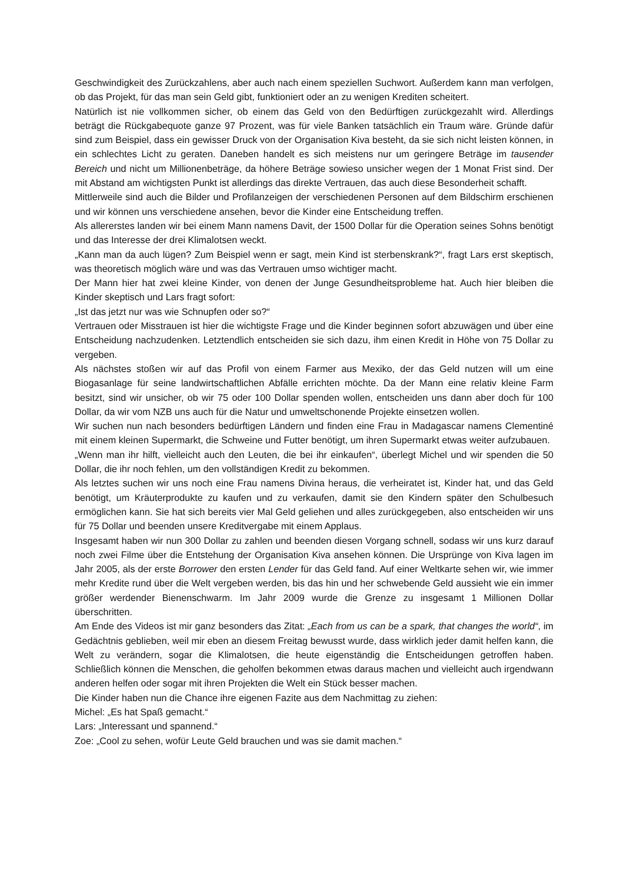Geschwindigkeit des Zurückzahlens, aber auch nach einem speziellen Suchwort. Außerdem kann man verfolgen, ob das Projekt, für das man sein Geld gibt, funktioniert oder an zu wenigen Krediten scheitert.
Natürlich ist nie vollkommen sicher, ob einem das Geld von den Bedürftigen zurückgezahlt wird. Allerdings beträgt die Rückgabequote ganze 97 Prozent, was für viele Banken tatsächlich ein Traum wäre. Gründe dafür sind zum Beispiel, dass ein gewisser Druck von der Organisation Kiva besteht, da sie sich nicht leisten können, in ein schlechtes Licht zu geraten. Daneben handelt es sich meistens nur um geringere Beträge im tausender Bereich und nicht um Millionenbeträge, da höhere Beträge sowieso unsicher wegen der 1 Monat Frist sind. Der mit Abstand am wichtigsten Punkt ist allerdings das direkte Vertrauen, das auch diese Besonderheit schafft.
Mittlerweile sind auch die Bilder und Profilanzeigen der verschiedenen Personen auf dem Bildschirm erschienen und wir können uns verschiedene ansehen, bevor die Kinder eine Entscheidung treffen.
Als allererstes landen wir bei einem Mann namens Davit, der 1500 Dollar für die Operation seines Sohns benötigt und das Interesse der drei Klimalotsen weckt.
„Kann man da auch lügen? Zum Beispiel wenn er sagt, mein Kind ist sterbenskrank?“, fragt Lars erst skeptisch, was theoretisch möglich wäre und was das Vertrauen umso wichtiger macht.
Der Mann hier hat zwei kleine Kinder, von denen der Junge Gesundheitsprobleme hat. Auch hier bleiben die Kinder skeptisch und Lars fragt sofort:
„Ist das jetzt nur was wie Schnupfen oder so?“
Vertrauen oder Misstrauen ist hier die wichtigste Frage und die Kinder beginnen sofort abzuwägen und über eine Entscheidung nachzudenken. Letztendlich entscheiden sie sich dazu, ihm einen Kredit in Höhe von 75 Dollar zu vergeben.
Als nächstes stoßen wir auf das Profil von einem Farmer aus Mexiko, der das Geld nutzen will um eine Biogasanlage für seine landwirtschaftlichen Abfälle errichten möchte. Da der Mann eine relativ kleine Farm besitzt, sind wir unsicher, ob wir 75 oder 100 Dollar spenden wollen, entscheiden uns dann aber doch für 100 Dollar, da wir vom NZB uns auch für die Natur und umweltschonende Projekte einsetzen wollen.
Wir suchen nun nach besonders bedürftigen Ländern und finden eine Frau in Madagascar namens Clementiné mit einem kleinen Supermarkt, die Schweine und Futter benötigt, um ihren Supermarkt etwas weiter aufzubauen.
„Wenn man ihr hilft, vielleicht auch den Leuten, die bei ihr einkaufen“, überlegt Michel und wir spenden die 50 Dollar, die ihr noch fehlen, um den vollständigen Kredit zu bekommen.
Als letztes suchen wir uns noch eine Frau namens Divina heraus, die verheiratet ist, Kinder hat, und das Geld benötigt, um Kräuterprodukte zu kaufen und zu verkaufen, damit sie den Kindern später den Schulbesuch ermöglichen kann. Sie hat sich bereits vier Mal Geld geliehen und alles zurückgegeben, also entscheiden wir uns für 75 Dollar und beenden unsere Kreditvergabe mit einem Applaus.
Insgesamt haben wir nun 300 Dollar zu zahlen und beenden diesen Vorgang schnell, sodass wir uns kurz darauf noch zwei Filme über die Entstehung der Organisation Kiva ansehen können. Die Ursprünge von Kiva lagen im Jahr 2005, als der erste Borrower den ersten Lender für das Geld fand. Auf einer Weltkarte sehen wir, wie immer mehr Kredite rund über die Welt vergeben werden, bis das hin und her schwebende Geld aussieht wie ein immer größer werdender Bienenschwarm. Im Jahr 2009 wurde die Grenze zu insgesamt 1 Millionen Dollar überschritten.
Am Ende des Videos ist mir ganz besonders das Zitat: „Each from us can be a spark, that changes the world“, im Gedächtnis geblieben, weil mir eben an diesem Freitag bewusst wurde, dass wirklich jeder damit helfen kann, die Welt zu verändern, sogar die Klimalotsen, die heute eigenständig die Entscheidungen getroffen haben. Schließlich können die Menschen, die geholfen bekommen etwas daraus machen und vielleicht auch irgendwann anderen helfen oder sogar mit ihren Projekten die Welt ein Stück besser machen.
Die Kinder haben nun die Chance ihre eigenen Fazite aus dem Nachmittag zu ziehen:
Michel: „Es hat Spaß gemacht.“
Lars: „Interessant und spannend.“
Zoe: „Cool zu sehen, wofür Leute Geld brauchen und was sie damit machen.“